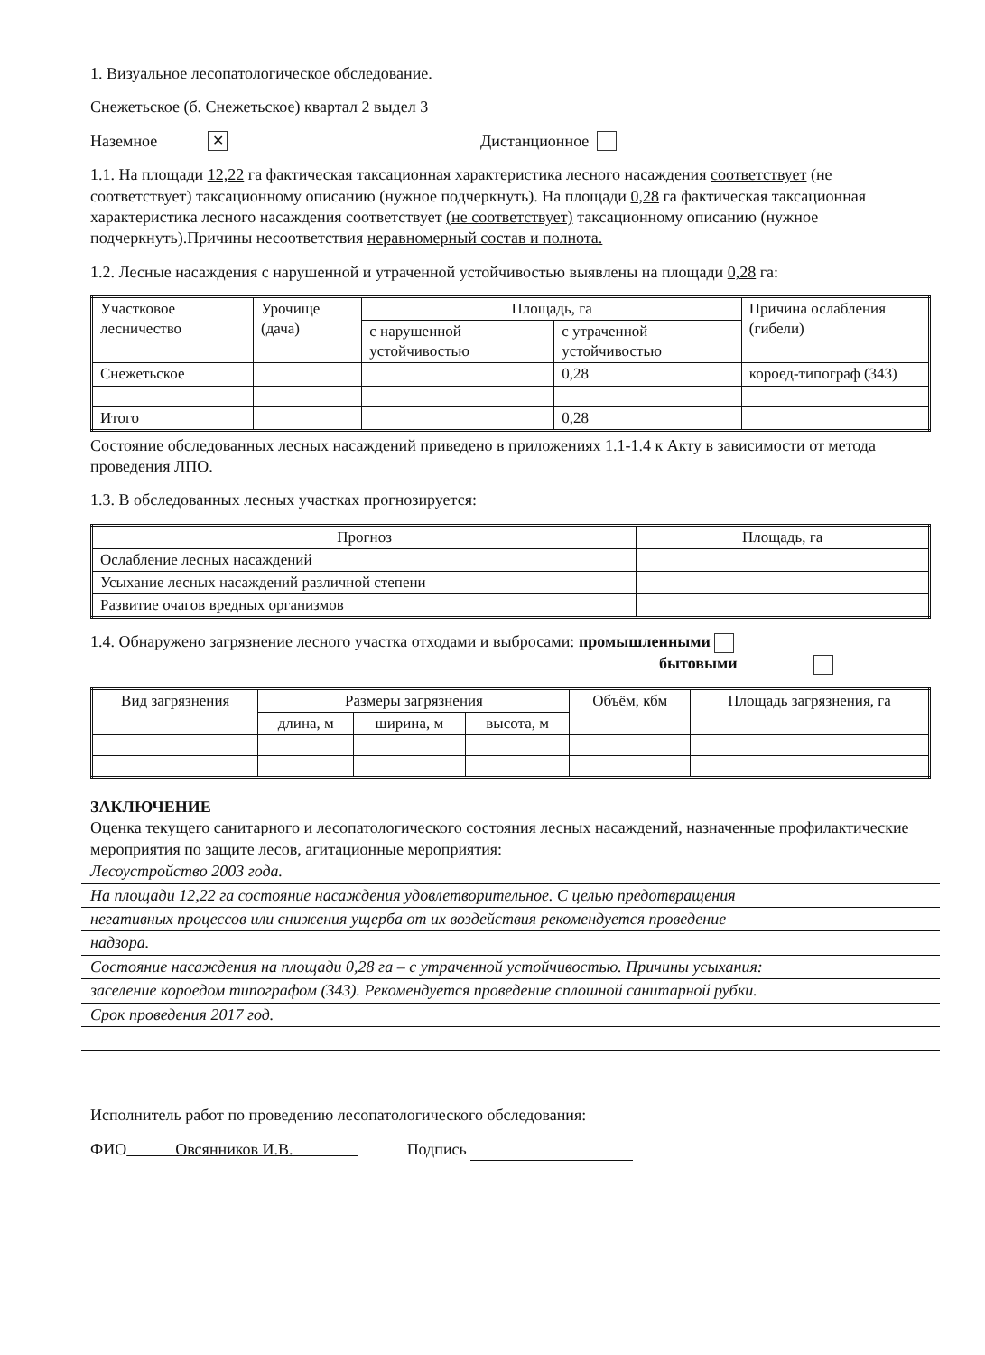1. Визуальное лесопатологическое обследование.
Снежетьское (б. Снежетьское) квартал 2 выдел 3
Наземное ✕ Дистанционное
1.1. На площади 12,22 га фактическая таксационная характеристика лесного насаждения соответствует (не соответствует) таксационному описанию (нужное подчеркнуть). На площади 0,28 га фактическая таксационная характеристика лесного насаждения соответствует (не соответствует) таксационному описанию (нужное подчеркнуть).Причины несоответствия неравномерный состав и полнота.
1.2. Лесные насаждения с нарушенной и утраченной устойчивостью выявлены на площади 0,28 га:
| Участковое лесничество | Урочище (дача) | Площадь, га | | Причина ослабления (гибели) |
| --- | --- | --- | --- | --- |
| | | с нарушенной устойчивостью | с утраченной устойчивостью | |
| Снежетьское | | | 0,28 | короед-типограф (343) |
| Итого | | | 0,28 | |
Состояние обследованных лесных насаждений приведено в приложениях 1.1-1.4 к Акту в зависимости от метода проведения ЛПО.
1.3. В обследованных лесных участках прогнозируется:
| Прогноз | Площадь, га |
| --- | --- |
| Ослабление лесных насаждений | |
| Усыхание лесных насаждений различной степени | |
| Развитие очагов вредных организмов | |
1.4. Обнаружено загрязнение лесного участка отходами и выбросами: промышленными
бытовыми
| Вид загрязнения | Размеры загрязнения | | | Объём, кбм | Площадь загрязнения, га |
| --- | --- | --- | --- | --- | --- |
| | длина, м | ширина, м | высота, м | | |
ЗАКЛЮЧЕНИЕ
Оценка текущего санитарного и лесопатологического состояния лесных насаждений, назначенные профилактические мероприятия по защите лесов, агитационные мероприятия:
Лесоустройство 2003 года.
На площади 12,22 га состояние насаждения удовлетворительное. С целью предотвращения
негативных процессов или снижения ущерба от их воздействия рекомендуется проведение
надзора.
Состояние насаждения на площади 0,28 га – с утраченной устойчивостью. Причины усыхания:
заселение короедом типографом (343). Рекомендуется проведение сплошной санитарной рубки.
Срок проведения 2017 год.
Исполнитель работ по проведению лесопатологического обследования:
ФИО Овсянников И.В. Подпись